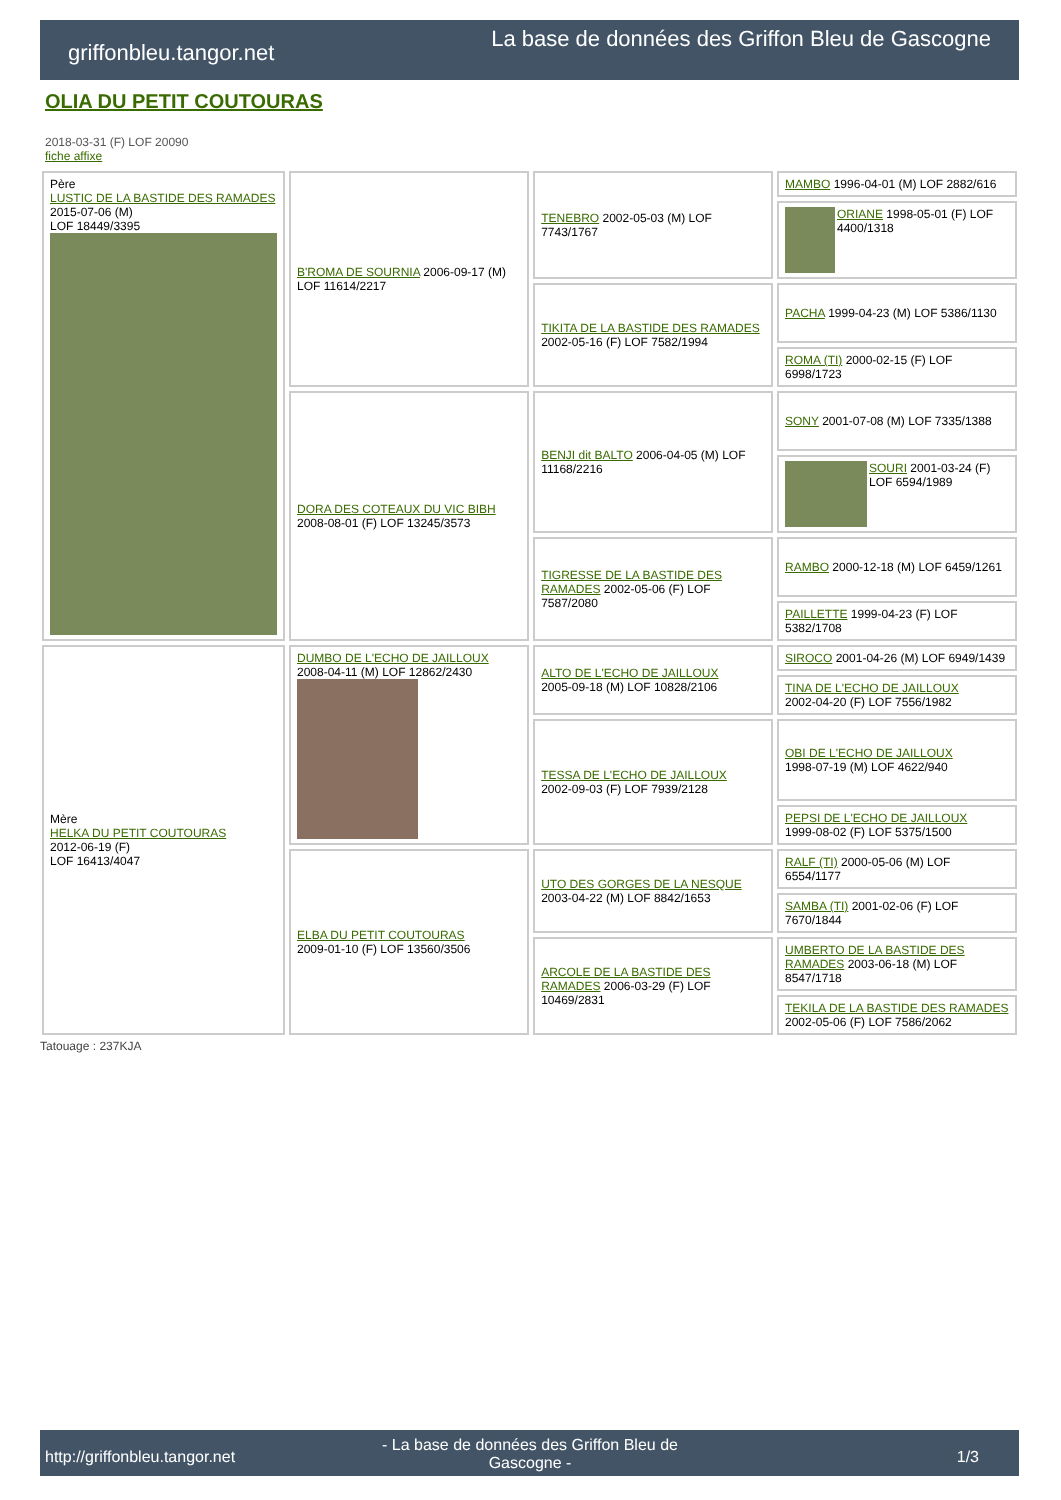griffonbleu.tangor.net
La base de données des Griffon Bleu de Gascogne
OLIA DU PETIT COUTOURAS
2018-03-31 (F) LOF 20090
fiche affixe
| Père LUSTIC DE LA BASTIDE DES RAMADES 2015-07-06 (M) LOF 18449/3395 | B'ROMA DE SOURNIA 2006-09-17 (M) LOF 11614/2217 | TENEBRO 2002-05-03 (M) LOF 7743/1767 | MAMBO 1996-04-01 (M) LOF 2882/616 |
| | | | ORIANE 1998-05-01 (F) LOF 4400/1318 |
| | | TIKITA DE LA BASTIDE DES RAMADES 2002-05-16 (F) LOF 7582/1994 | PACHA 1999-04-23 (M) LOF 5386/1130 |
| | | | ROMA (TI) 2000-02-15 (F) LOF 6998/1723 |
| | DORA DES COTEAUX DU VIC BIBH 2008-08-01 (F) LOF 13245/3573 | BENJI dit BALTO 2006-04-05 (M) LOF 11168/2216 | SONY 2001-07-08 (M) LOF 7335/1388 |
| | | | SOURI 2001-03-24 (F) LOF 6594/1989 |
| | | TIGRESSE DE LA BASTIDE DES RAMADES 2002-05-06 (F) LOF 7587/2080 | RAMBO 2000-12-18 (M) LOF 6459/1261 |
| | | | PAILLETTE 1999-04-23 (F) LOF 5382/1708 |
| Mère HELKA DU PETIT COUTOURAS 2012-06-19 (F) LOF 16413/4047 | DUMBO DE L'ECHO DE JAILLOUX 2008-04-11 (M) LOF 12862/2430 | ALTO DE L'ECHO DE JAILLOUX 2005-09-18 (M) LOF 10828/2106 | SIROCO 2001-04-26 (M) LOF 6949/1439 |
| | | | TINA DE L'ECHO DE JAILLOUX 2002-04-20 (F) LOF 7556/1982 |
| | | TESSA DE L'ECHO DE JAILLOUX 2002-09-03 (F) LOF 7939/2128 | OBI DE L'ECHO DE JAILLOUX 1998-07-19 (M) LOF 4622/940 |
| | | | PEPSI DE L'ECHO DE JAILLOUX 1999-08-02 (F) LOF 5375/1500 |
| | ELBA DU PETIT COUTOURAS 2009-01-10 (F) LOF 13560/3506 | UTO DES GORGES DE LA NESQUE 2003-04-22 (M) LOF 8842/1653 | RALF (TI) 2000-05-06 (M) LOF 6554/1177 |
| | | | SAMBA (TI) 2001-02-06 (F) LOF 7670/1844 |
| | | ARCOLE DE LA BASTIDE DES RAMADES 2006-03-29 (F) LOF 10469/2831 | UMBERTO DE LA BASTIDE DES RAMADES 2003-06-18 (M) LOF 8547/1718 |
| | | | TEKILA DE LA BASTIDE DES RAMADES 2002-05-06 (F) LOF 7586/2062 |
Tatouage : 237KJA
http://griffonbleu.tangor.net
- La base de données des Griffon Bleu de Gascogne -
1/3